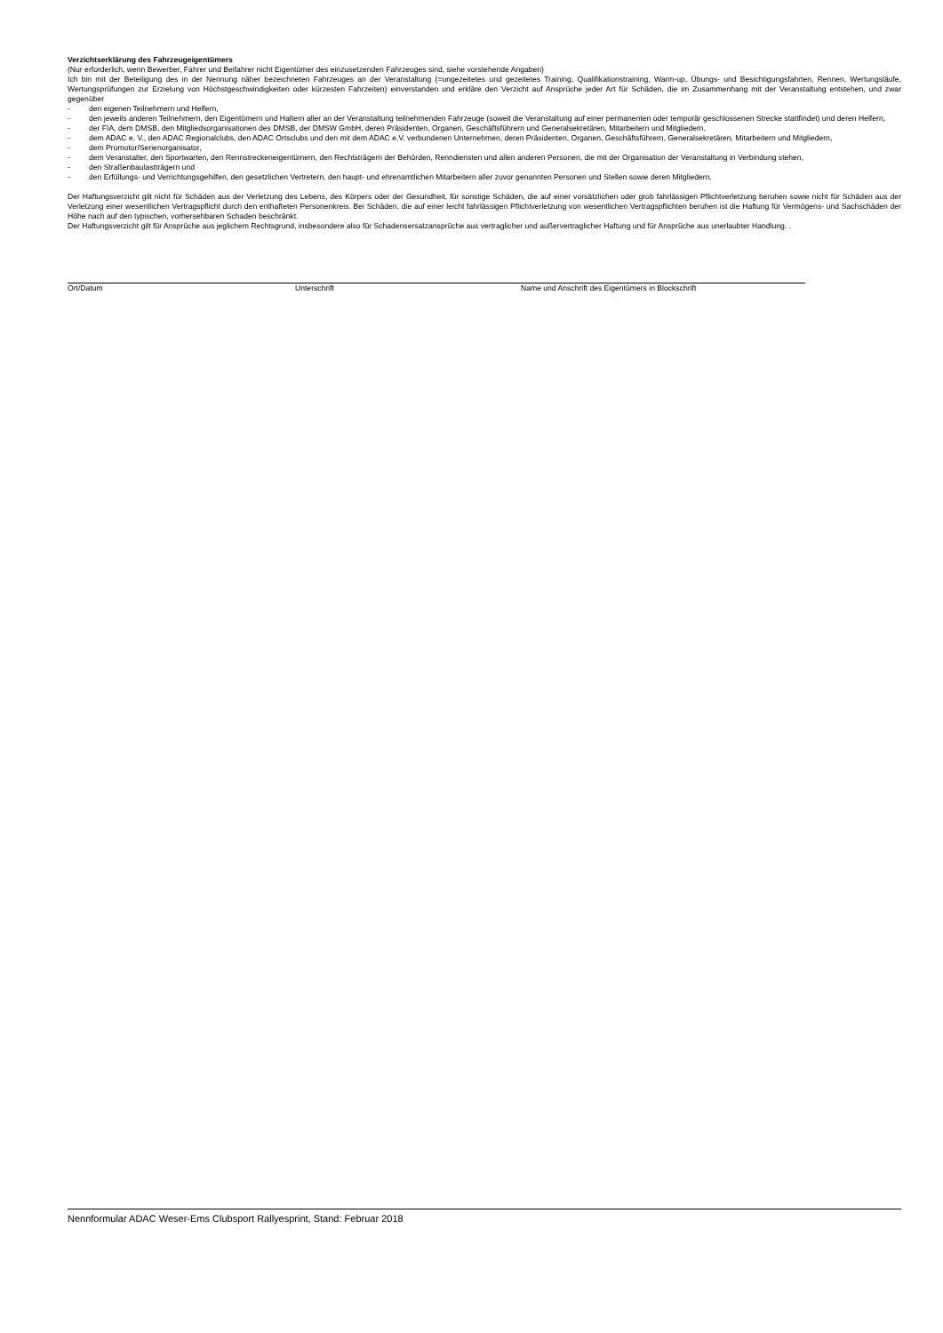Verzichtserklärung des Fahrzeugeigentümers
(Nur erforderlich, wenn Bewerber, Fahrer und Beifahrer nicht Eigentümer des einzusetzenden Fahrzeuges sind, siehe vorstehende Angaben)
Ich bin mit der Beteiligung des in der Nennung näher bezeichneten Fahrzeuges an der Veranstaltung (=ungezeitetes und gezeitetes Training, Qualifikationstraining, Warm-up, Übungs- und Besichtigungsfahrten, Rennen, Wertungsläufe, Wertungsprüfungen zur Erzielung von Höchstgeschwindigkeiten oder kürzesten Fahrzeiten) einverstanden und erkläre den Verzicht auf Ansprüche jeder Art für Schäden, die im Zusammenhang mit der Veranstaltung entstehen, und zwar gegenüber
- den eigenen Teilnehmern und Helfern,
- den jeweils anderen Teilnehmern, den Eigentümern und Haltern aller an der Veranstaltung teilnehmenden Fahrzeuge (soweit die Veranstaltung auf einer permanenten oder temporär geschlossenen Strecke stattfindet) und deren Helfern,
- der FIA, dem DMSB, den Mitgliedsorganisationen des DMSB, der DMSW GmbH, deren Präsidenten, Organen, Geschäftsführern und Generalsekretären, Mitarbeitern und Mitgliedern,
- dem ADAC e. V., den ADAC Regionalclubs, den ADAC Ortsclubs und den mit dem ADAC e.V. verbundenen Unternehmen, deren Präsidenten, Organen, Geschäftsführern, Generalsekretären, Mitarbeitern und Mitgliedern,
- dem Promotor/Serienorganisator,
- dem Veranstalter, den Sportwarten, den Rennstreckeneigentümern, den Rechtsträgern der Behörden, Renndiensten und allen anderen Personen, die mit der Organisation der Veranstaltung in Verbindung stehen,
- den Straßenbaulastträgern und
- den Erfüllungs- und Verrichtungsgehilfen, den gesetzlichen Vertretern, den haupt- und ehrenamtlichen Mitarbeitern aller zuvor genannten Personen und Stellen sowie deren Mitgliedern.
Der Haftungsverzicht gilt nicht für Schäden aus der Verletzung des Lebens, des Körpers oder der Gesundheit, für sonstige Schäden, die auf einer vorsätzlichen oder grob fahrlässigen Pflichtverletzung beruhen sowie nicht für Schäden aus der Verletzung einer wesentlichen Vertragspflicht durch den enthafteten Personenkreis. Bei Schäden, die auf einer leicht fahrlässigen Pflichtverletzung von wesentlichen Vertragspflichten beruhen ist die Haftung für Vermögens- und Sachschäden der Höhe nach auf den typischen, vorhersehbaren Schaden beschränkt.
Der Haftungsverzicht gilt für Ansprüche aus jeglichem Rechtsgrund, insbesondere also für Schadensersatzansprüche aus vertraglicher und außervertraglicher Haftung und für Ansprüche aus unerlaubter Handlung. .
Ort/Datum Unterschrift Name und Anschrift des Eigentümers in Blockschrift
Nennformular ADAC Weser-Ems Clubsport Rallyesprint, Stand: Februar 2018